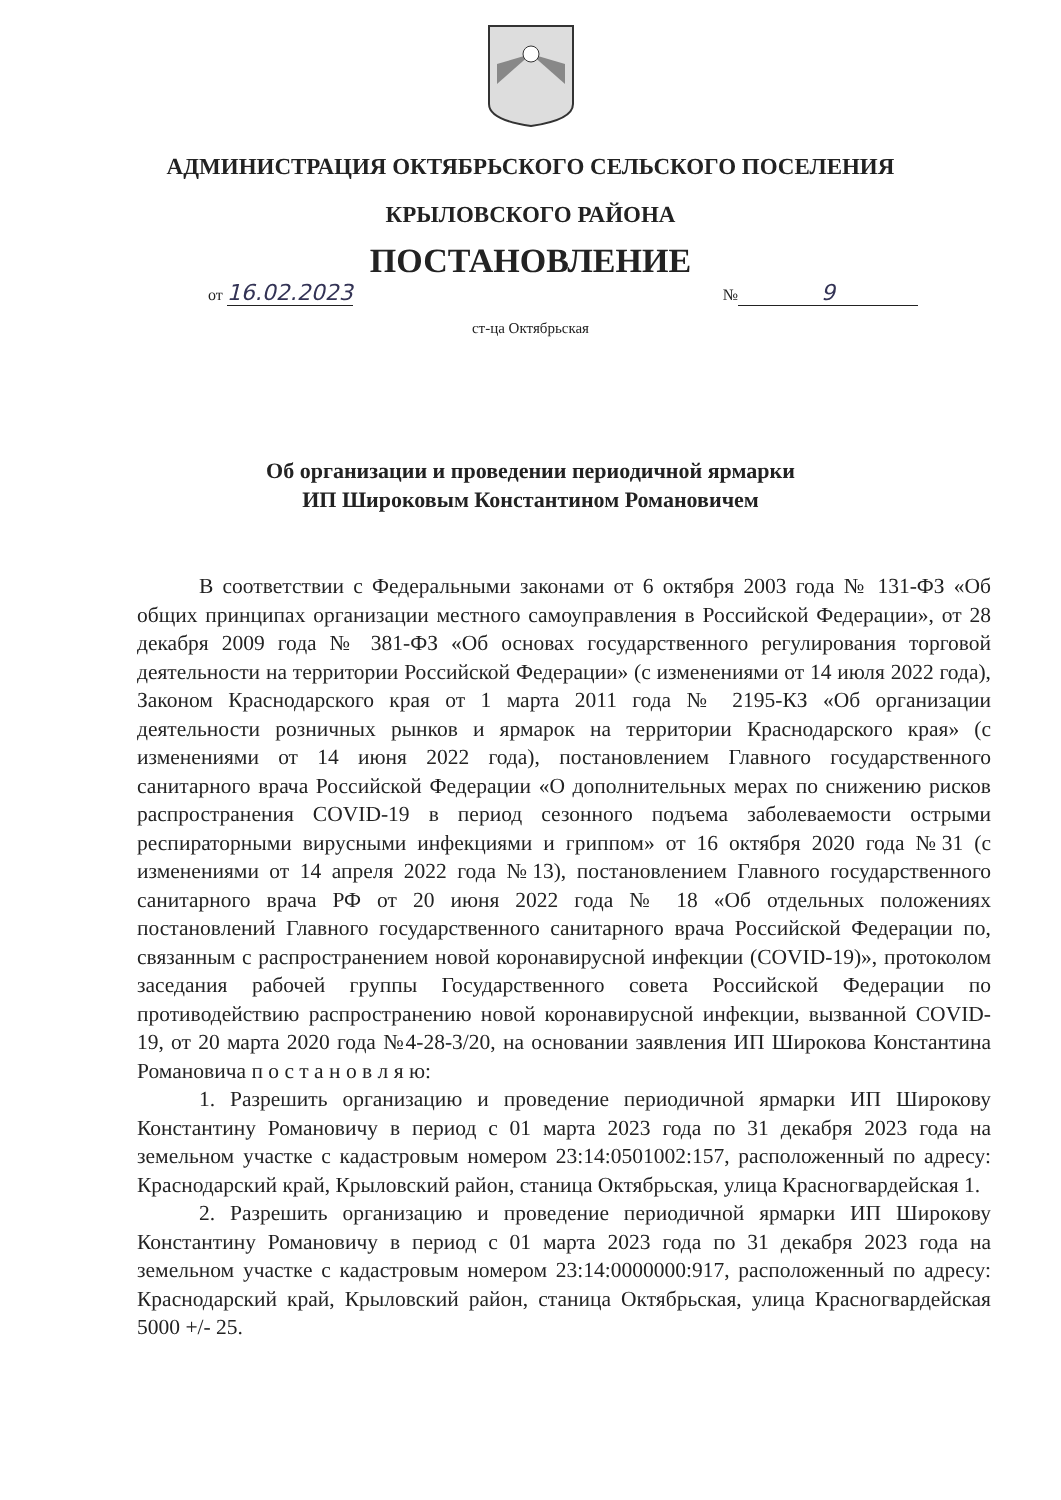АДМИНИСТРАЦИЯ ОКТЯБРЬСКОГО СЕЛЬСКОГО ПОСЕЛЕНИЯ
КРЫЛОВСКОГО РАЙОНА
ПОСТАНОВЛЕНИЕ
от 16.02.2023 № 9
ст-ца Октябрьская
Об организации и проведении периодичной ярмарки
ИП Широковым Константином Романовичем
В соответствии с Федеральными законами от 6 октября 2003 года № 131-ФЗ «Об общих принципах организации местного самоуправления в Российской Федерации», от 28 декабря 2009 года № 381-ФЗ «Об основах государственного регулирования торговой деятельности на территории Российской Федерации» (с изменениями от 14 июля 2022 года), Законом Краснодарского края от 1 марта 2011 года № 2195-КЗ «Об организации деятельности розничных рынков и ярмарок на территории Краснодарского края» (с изменениями от 14 июня 2022 года), постановлением Главного государственного санитарного врача Российской Федерации «О дополнительных мерах по снижению рисков распространения COVID-19 в период сезонного подъема заболеваемости острыми респираторными вирусными инфекциями и гриппом» от 16 октября 2020 года №31 (с изменениями от 14 апреля 2022 года №13), постановлением Главного государственного санитарного врача РФ от 20 июня 2022 года № 18 «Об отдельных положениях постановлений Главного государственного санитарного врача Российской Федерации по, связанным с распространением новой коронавирусной инфекции (COVID-19)», протоколом заседания рабочей группы Государственного совета Российской Федерации по противодействию распространению новой коронавирусной инфекции, вызванной COVID-19, от 20 марта 2020 года №4-28-3/20, на основании заявления ИП Широкова Константина Романовича п о с т а н о в л я ю:
1. Разрешить организацию и проведение периодичной ярмарки ИП Широкову Константину Романовичу в период с 01 марта 2023 года по 31 декабря 2023 года на земельном участке с кадастровым номером 23:14:0501002:157, расположенный по адресу: Краснодарский край, Крыловский район, станица Октябрьская, улица Красногвардейская 1.
2. Разрешить организацию и проведение периодичной ярмарки ИП Широкову Константину Романовичу в период с 01 марта 2023 года по 31 декабря 2023 года на земельном участке с кадастровым номером 23:14:0000000:917, расположенный по адресу: Краснодарский край, Крыловский район, станица Октябрьская, улица Красногвардейская 5000 +/- 25.